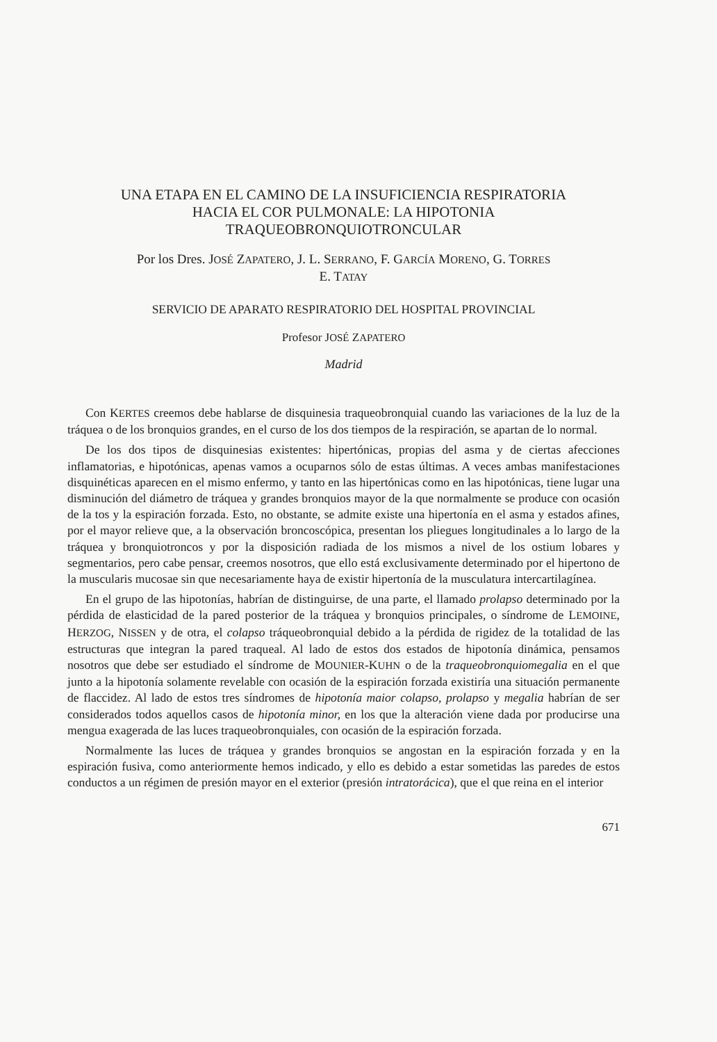UNA ETAPA EN EL CAMINO DE LA INSUFICIENCIA RESPIRATORIA
HACIA EL COR PULMONALE: LA HIPOTONIA
TRAQUEOBRONQUIOTRONCULAR
Por los Dres. JOSÉ ZAPATERO, J. L. SERRANO, F. GARCÍA MORENO, G. TORRES
E. TATAY
SERVICIO DE APARATO RESPIRATORIO DEL HOSPITAL PROVINCIAL
Profesor JOSÉ ZAPATERO
Madrid
Con KERTES creemos debe hablarse de disquinesia traqueobronquial cuando las variaciones de la luz de la tráquea o de los bronquios grandes, en el curso de los dos tiempos de la respiración, se apartan de lo normal.
De los dos tipos de disquinesias existentes: hipertónicas, propias del asma y de ciertas afecciones inflamatorias, e hipotónicas, apenas vamos a ocuparnos sólo de estas últimas. A veces ambas manifestaciones disquinéticas aparecen en el mismo enfermo, y tanto en las hipertónicas como en las hipotónicas, tiene lugar una disminución del diámetro de tráquea y grandes bronquios mayor de la que normalmente se produce con ocasión de la tos y la espiración forzada. Esto, no obstante, se admite existe una hipertonía en el asma y estados afines, por el mayor relieve que, a la observación broncoscópica, presentan los pliegues longitudinales a lo largo de la tráquea y bronquiotroncos y por la disposición radiada de los mismos a nivel de los ostium lobares y segmentarios, pero cabe pensar, creemos nosotros, que ello está exclusivamente determinado por el hipertono de la muscularis mucosae sin que necesariamente haya de existir hipertonía de la musculatura intercartilagínea.
En el grupo de las hipotonías, habrían de distinguirse, de una parte, el llamado prolapso determinado por la pérdida de elasticidad de la pared posterior de la tráquea y bronquios principales, o síndrome de LEMOINE, HERZOG, NISSEN y de otra, el colapso tráqueobronquial debido a la pérdida de rigidez de la totalidad de las estructuras que integran la pared traqueal. Al lado de estos dos estados de hipotonía dinámica, pensamos nosotros que debe ser estudiado el síndrome de MOUNIER-KUHN o de la traqueobronquiomegalia en el que junto a la hipotonía solamente revelable con ocasión de la espiración forzada existiría una situación permanente de flaccidez. Al lado de estos tres síndromes de hipotonía maior colapso, prolapso y megalia habrían de ser considerados todos aquellos casos de hipotonía minor, en los que la alteración viene dada por producirse una mengua exagerada de las luces traqueobronquiales, con ocasión de la espiración forzada.
Normalmente las luces de tráquea y grandes bronquios se angostan en la espiración forzada y en la espiración fusiva, como anteriormente hemos indicado, y ello es debido a estar sometidas las paredes de estos conductos a un régimen de presión mayor en el exterior (presión intratorácica), que el que reina en el interior
671